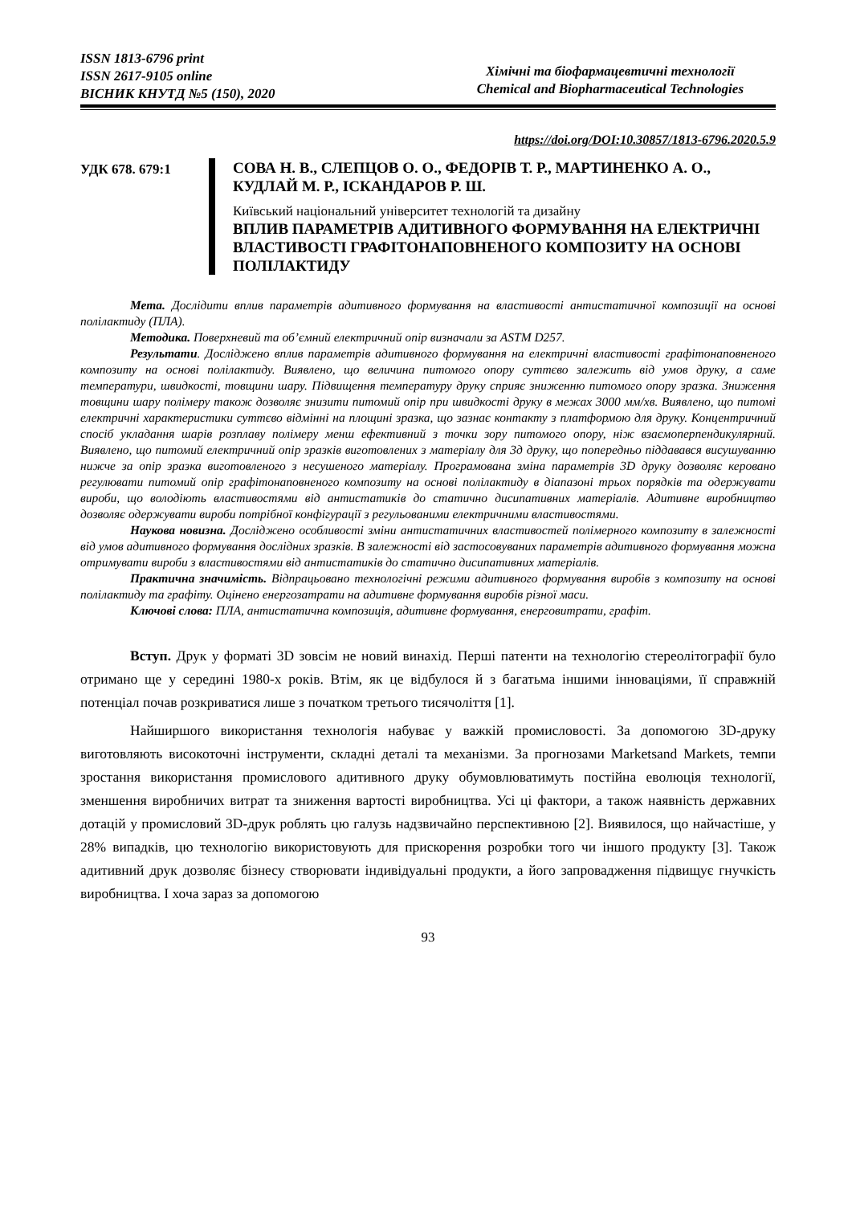ISSN 1813-6796 print
ISSN 2617-9105 online
ВІСНИК КНУТД №5 (150), 2020
Хімічні та біофармацевтичні технології
Chemical and Biopharmaceutical Technologies
https://doi.org/DOI:10.30857/1813-6796.2020.5.9
УДК 678. 679:1
СОВА Н. В., СЛЕПЦОВ О. О., ФЕДОРІВ Т. Р., МАРТИНЕНКО А. О., КУДЛАЙ М. Р., ІСКАНДАРОВ Р. Ш.
Київський національний університет технологій та дизайну
ВПЛИВ ПАРАМЕТРІВ АДИТИВНОГО ФОРМУВАННЯ НА ЕЛЕКТРИЧНІ ВЛАСТИВОСТІ ГРАФІТОНАПОВНЕНОГО КОМПОЗИТУ НА ОСНОВІ ПОЛІЛАКТИДУ
Мета. Дослідити вплив параметрів адитивного формування на властивості антистатичної композиції на основі полілактиду (ПЛА).
Методика. Поверхневий та об’ємний електричний опір визначали за ASTM D257.
Результати. Досліджено вплив параметрів адитивного формування на електричні властивості графітонаповненого композиту на основі полілактиду. Виявлено, що величина питомого опору суттєво залежить від умов друку, а саме температури, швидкості, товщини шару. Підвищення температуру друку сприяє зниженню питомого опору зразка. Зниження товщини шару полімеру також дозволяє знизити питомий опір при швидкості друку в межах 3000 мм/хв. Виявлено, що питомі електричні характеристики суттєво відмінні на площині зразка, що зазнає контакту з платформою для друку. Концентричний спосіб укладання шарів розплаву полімеру менш ефективний з точки зору питомого опору, ніж взаємоперпендикулярний. Виявлено, що питомий електричний опір зразків виготовлених з матеріалу для 3д друку, що попередньо піддавався висушуванню нижче за опір зразка виготовленого з несушеного матеріалу. Програмована зміна параметрів 3D друку дозволяє керовано регулювати питомий опір графітонаповненого композиту на основі полілактиду в діапазоні трьох порядків та одержувати вироби, що володіють властивостями від антистатиків до статично дисипативних матеріалів. Адитивне виробництво дозволяє одержувати вироби потрібної конфігурації з регульованими електричними властивостями.
Наукова новизна. Досліджено особливості зміни антистатичних властивостей полімерного композиту в залежності від умов адитивного формування дослідних зразків. В залежності від застосовуваних параметрів адитивного формування можна отримувати вироби з властивостями від антистатиків до статично дисипативних матеріалів.
Практична значимість. Відпрацьовано технологічні режими адитивного формування виробів з композиту на основі полілактиду та графіту. Оцінено енергозатрати на адитивне формування виробів різної маси.
Ключові слова: ПЛА, антистатична композиція, адитивне формування, енерговитрати, графіт.
Вступ. Друк у форматі 3D зовсім не новий винахід. Перші патенти на технологію стереолітографії було отримано ще у середині 1980-х років. Втім, як це відбулося й з багатьма іншими інноваціями, її справжній потенціал почав розкриватися лише з початком третього тисячоліття [1].
Найширшого використання технологія набуває у важкій промисловості. За допомогою 3D-друку виготовляють високоточні інструменти, складні деталі та механізми. За прогнозами Marketsand Markets, темпи зростання використання промислового адитивного друку обумовлюватимуть постійна еволюція технології, зменшення виробничих витрат та зниження вартості виробництва. Усі ці фактори, а також наявність державних дотацій у промисловий 3D-друк роблять цю галузь надзвичайно перспективною [2]. Виявилося, що найчастіше, у 28% випадків, цю технологію використовують для прискорення розробки того чи іншого продукту [3]. Також адитивний друк дозволяє бізнесу створювати індивідуальні продукти, а його запровадження підвищує гнучкість виробництва. І хоча зараз за допомогою
93